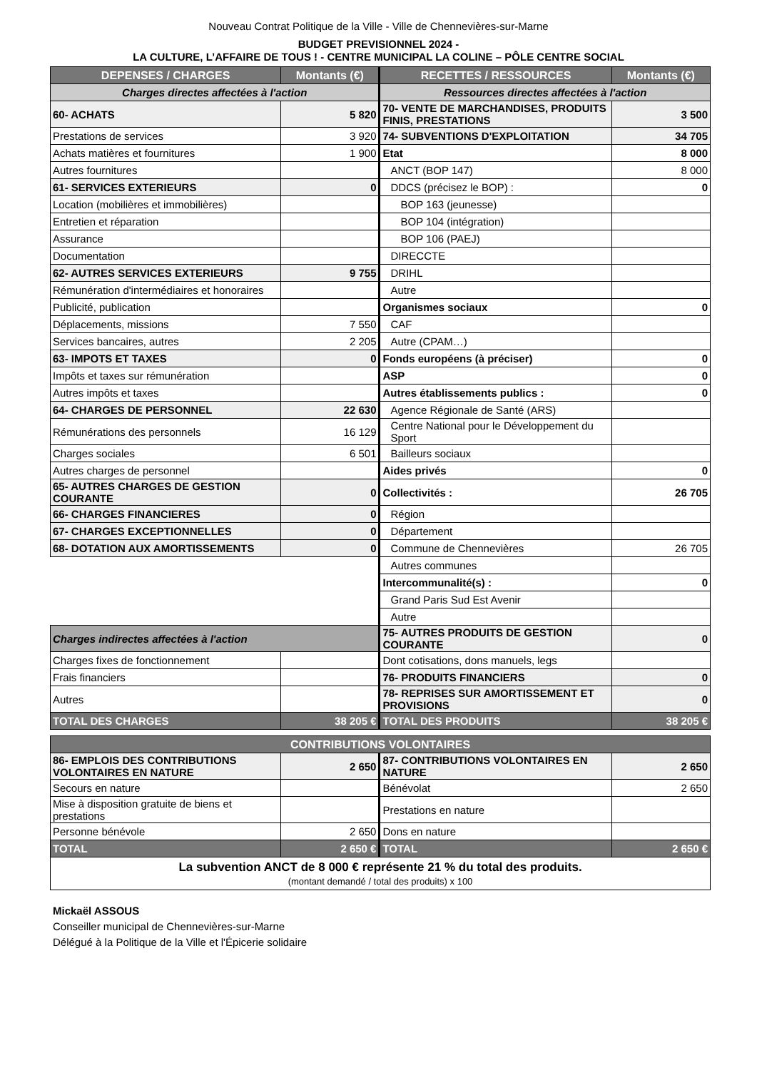Nouveau Contrat Politique de la Ville - Ville de Chennevières-sur-Marne
BUDGET PREVISIONNEL 2024 -
LA CULTURE, L’AFFAIRE DE TOUS ! - CENTRE MUNICIPAL LA COLINE – PÔLE CENTRE SOCIAL
| DEPENSES / CHARGES | Montants (€) | RECETTES / RESSOURCES | Montants (€) |
| --- | --- | --- | --- |
| Charges directes affectées à l'action | | Ressources directes affectées à l'action | |
| 60- ACHATS | 5 820 | 70- VENTE DE MARCHANDISES, PRODUITS FINIS, PRESTATIONS | 3 500 |
| Prestations de services | 3 920 | 74- SUBVENTIONS D'EXPLOITATION | 34 705 |
| Achats matières et fournitures | 1 900 | Etat | 8 000 |
| Autres fournitures | | ANCT (BOP 147) | 8 000 |
| 61- SERVICES EXTERIEURS | 0 | DDCS (précisez le BOP) : | 0 |
| Location (mobilières et immobilières) | | BOP 163 (jeunesse) | |
| Entretien et réparation | | BOP 104 (intégration) | |
| Assurance | | BOP 106 (PAEJ) | |
| Documentation | | DIRECCTE | |
| 62- AUTRES SERVICES EXTERIEURS | 9 755 | DRIHL | |
| Rémunération d'intermédiaires et honoraires | | Autre | |
| Publicité, publication | | Organismes sociaux | 0 |
| Déplacements, missions | 7 550 | CAF | |
| Services bancaires, autres | 2 205 | Autre (CPAM…) | |
| 63- IMPOTS ET TAXES | 0 | Fonds européens (à préciser) | 0 |
| Impôts et taxes sur rémunération | | ASP | 0 |
| Autres impôts et taxes | | Autres établissements publics : | 0 |
| 64- CHARGES DE PERSONNEL | 22 630 | Agence Régionale de Santé (ARS) | |
| Rémunérations des personnels | 16 129 | Centre National pour le Développement du Sport | |
| Charges sociales | 6 501 | Bailleurs sociaux | |
| Autres charges de personnel | | Aides privés | 0 |
| 65- AUTRES CHARGES DE GESTION COURANTE | 0 | Collectivités : | 26 705 |
| 66- CHARGES FINANCIERES | 0 | Région | |
| 67- CHARGES EXCEPTIONNELLES | 0 | Département | |
| 68- DOTATION AUX AMORTISSEMENTS | 0 | Commune de Chennevières | 26 705 |
| | | Autres communes | |
| | | Intercommunalité(s) : | 0 |
| | | Grand Paris Sud Est Avenir | |
| | | Autre | |
| Charges indirectes affectées à l'action | | 75- AUTRES PRODUITS DE GESTION COURANTE | 0 |
| Charges fixes de fonctionnement | | Dont cotisations, dons manuels, legs | |
| Frais financiers | | 76- PRODUITS FINANCIERS | 0 |
| Autres | | 78- REPRISES SUR AMORTISSEMENT ET PROVISIONS | 0 |
| TOTAL DES CHARGES | 38 205 € | TOTAL DES PRODUITS | 38 205 € |
| CONTRIBUTIONS VOLONTAIRES | | | |
| --- | --- | --- | --- |
| 86- EMPLOIS DES CONTRIBUTIONS VOLONTAIRES EN NATURE | 2 650 | 87- CONTRIBUTIONS VOLONTAIRES EN NATURE | 2 650 |
| Secours en nature | | Bénévolat | 2 650 |
| Mise à disposition gratuite de biens et prestations | | Prestations en nature | |
| Personne bénévole | 2 650 | Dons en nature | |
| TOTAL | 2 650 € | TOTAL | 2 650 € |
| La subvention ANCT de 8 000 € représente 21 % du total des produits. (montant demandé / total des produits) x 100 | | | |
Mickaël ASSOUS
Conseiller municipal de Chennevières-sur-Marne
Délégué à la Politique de la Ville et l'Épicerie solidaire